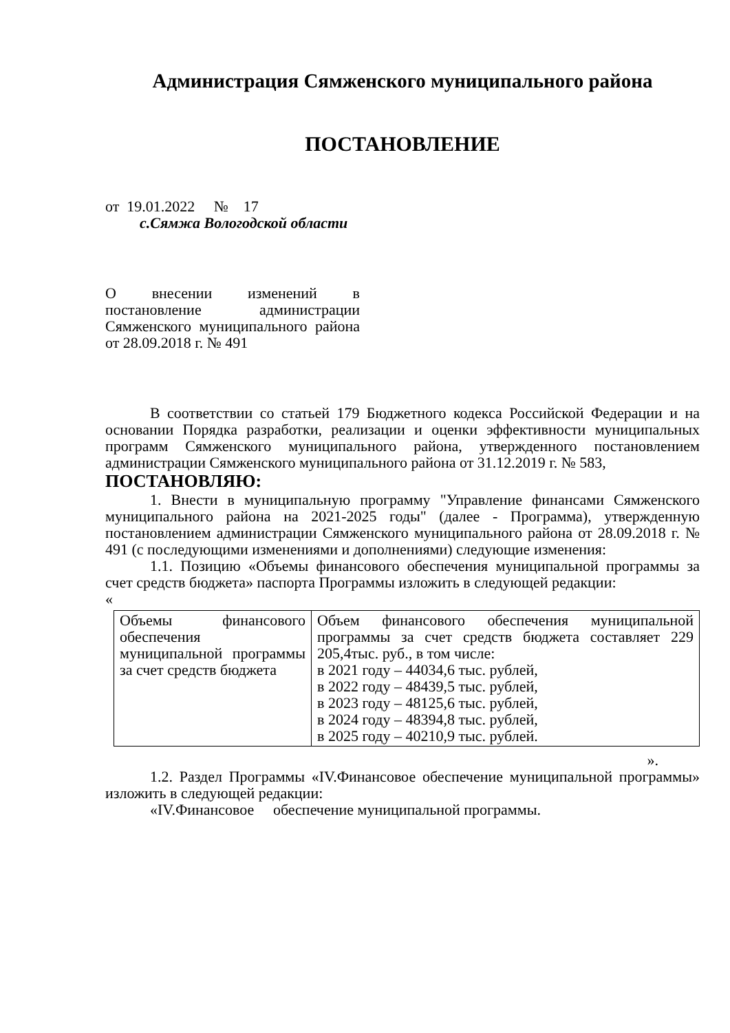Администрация Сямженского муниципального района
ПОСТАНОВЛЕНИЕ
от 19.01.2022 № 17
с.Сямжа Вологодской области
О внесении изменений в постановление администрации Сямженского муниципального района от 28.09.2018 г. № 491
В соответствии со статьей 179 Бюджетного кодекса Российской Федерации и на основании Порядка разработки, реализации и оценки эффективности муниципальных программ Сямженского муниципального района, утвержденного постановлением администрации Сямженского муниципального района от 31.12.2019 г. № 583,
ПОСТАНОВЛЯЮ:
1. Внести в муниципальную программу "Управление финансами Сямженского муниципального района на 2021-2025 годы" (далее - Программа), утвержденную постановлением администрации Сямженского муниципального района от 28.09.2018 г. № 491 (с последующими изменениями и дополнениями) следующие изменения:
1.1. Позицию «Объемы финансового обеспечения муниципальной программы за счет средств бюджета» паспорта Программы изложить в следующей редакции:
«
| Объемы финансового обеспечения муниципальной программы за счет средств бюджета | Объем финансового обеспечения муниципальной программы за счет средств бюджета составляет 229 205,4тыс. руб., в том числе: в 2021 году – 44034,6 тыс. рублей, в 2022 году – 48439,5 тыс. рублей, в 2023 году – 48125,6 тыс. рублей, в 2024 году – 48394,8 тыс. рублей, в 2025 году – 40210,9 тыс. рублей. |
».
1.2. Раздел Программы «IV.Финансовое обеспечение муниципальной программы» изложить в следующей редакции:
«IV.Финансовое обеспечение муниципальной программы.